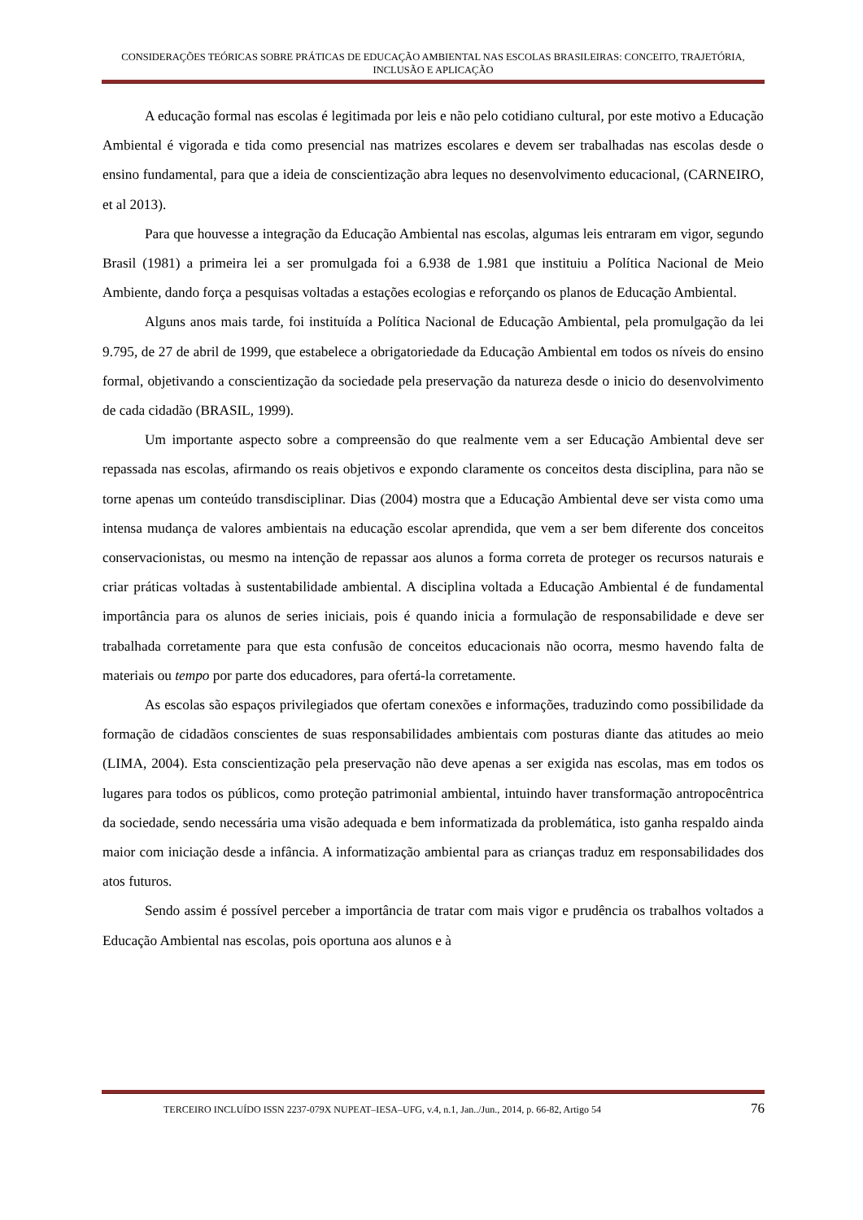CONSIDERAÇÕES TEÓRICAS SOBRE PRÁTICAS DE EDUCAÇÃO AMBIENTAL NAS ESCOLAS BRASILEIRAS: CONCEITO, TRAJETÓRIA, INCLUSÃO E APLICAÇÃO
A educação formal nas escolas é legitimada por leis e não pelo cotidiano cultural, por este motivo a Educação Ambiental é vigorada e tida como presencial nas matrizes escolares e devem ser trabalhadas nas escolas desde o ensino fundamental, para que a ideia de conscientização abra leques no desenvolvimento educacional, (CARNEIRO, et al 2013).
Para que houvesse a integração da Educação Ambiental nas escolas, algumas leis entraram em vigor, segundo Brasil (1981) a primeira lei a ser promulgada foi a 6.938 de 1.981 que instituiu a Política Nacional de Meio Ambiente, dando força a pesquisas voltadas a estações ecologias e reforçando os planos de Educação Ambiental.
Alguns anos mais tarde, foi instituída a Política Nacional de Educação Ambiental, pela promulgação da lei 9.795, de 27 de abril de 1999, que estabelece a obrigatoriedade da Educação Ambiental em todos os níveis do ensino formal, objetivando a conscientização da sociedade pela preservação da natureza desde o inicio do desenvolvimento de cada cidadão (BRASIL, 1999).
Um importante aspecto sobre a compreensão do que realmente vem a ser Educação Ambiental deve ser repassada nas escolas, afirmando os reais objetivos e expondo claramente os conceitos desta disciplina, para não se torne apenas um conteúdo transdisciplinar. Dias (2004) mostra que a Educação Ambiental deve ser vista como uma intensa mudança de valores ambientais na educação escolar aprendida, que vem a ser bem diferente dos conceitos conservacionistas, ou mesmo na intenção de repassar aos alunos a forma correta de proteger os recursos naturais e criar práticas voltadas à sustentabilidade ambiental. A disciplina voltada a Educação Ambiental é de fundamental importância para os alunos de series iniciais, pois é quando inicia a formulação de responsabilidade e deve ser trabalhada corretamente para que esta confusão de conceitos educacionais não ocorra, mesmo havendo falta de materiais ou tempo por parte dos educadores, para ofertá-la corretamente.
As escolas são espaços privilegiados que ofertam conexões e informações, traduzindo como possibilidade da formação de cidadãos conscientes de suas responsabilidades ambientais com posturas diante das atitudes ao meio (LIMA, 2004). Esta conscientização pela preservação não deve apenas a ser exigida nas escolas, mas em todos os lugares para todos os públicos, como proteção patrimonial ambiental, intuindo haver transformação antropocêntrica da sociedade, sendo necessária uma visão adequada e bem informatizada da problemática, isto ganha respaldo ainda maior com iniciação desde a infância. A informatização ambiental para as crianças traduz em responsabilidades dos atos futuros.
Sendo assim é possível perceber a importância de tratar com mais vigor e prudência os trabalhos voltados a Educação Ambiental nas escolas, pois oportuna aos alunos e à
TERCEIRO INCLUÍDO ISSN 2237-079X NUPEAT–IESA–UFG, v.4, n.1, Jan../Jun., 2014, p. 66-82, Artigo 54 76